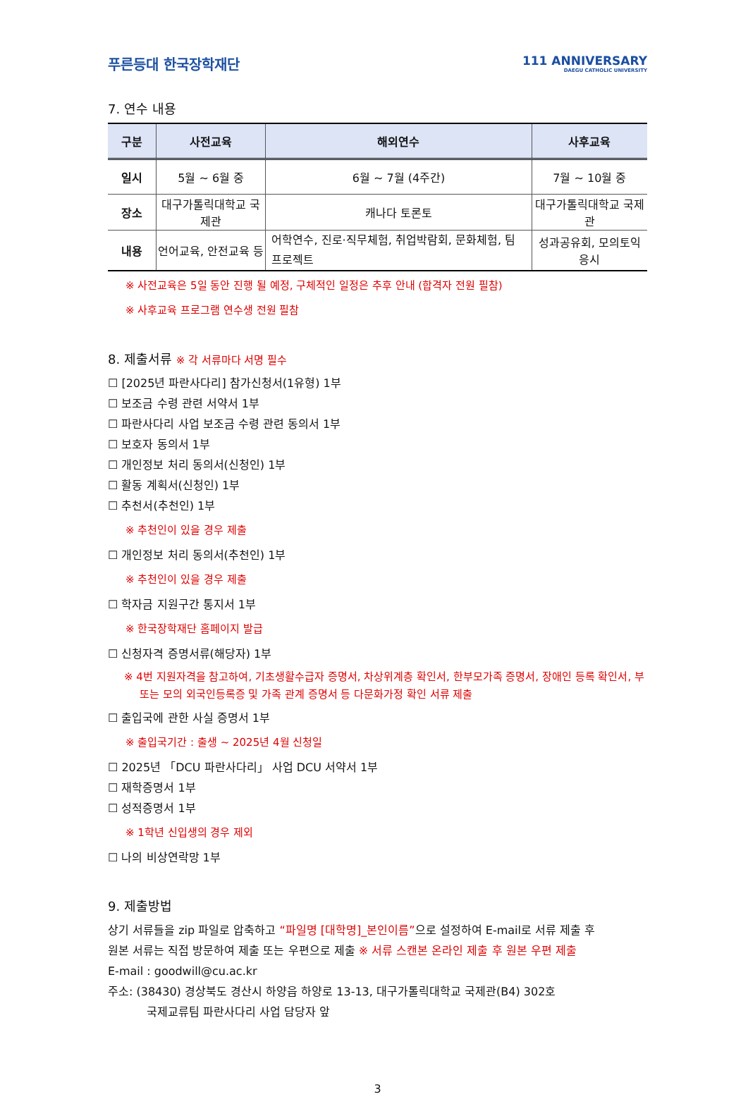푸른등대 한국장학재단
111 ANNIVERSARY
DAEGU CATHOLIC UNIVERSITY
7. 연수 내용
| 구분 | 사전교육 | 해외연수 | 사후교육 |
| --- | --- | --- | --- |
| 일시 | 5월 ~ 6월 중 | 6월 ~ 7월 (4주간) | 7월 ~ 10월 중 |
| 장소 | 대구가톨릭대학교 국제관 | 캐나다 토론토 | 대구가톨릭대학교 국제관 |
| 내용 | 언어교육, 안전교육 등 | 어학연수, 진로·직무체험, 취업박람회, 문화체험, 팀프로젝트 | 성과공유회, 모의토익 응시 |
※ 사전교육은 5일 동안 진행 될 예정, 구체적인 일정은 추후 안내 (합격자 전원 필참)
※ 사후교육 프로그램 연수생 전원 필참
8. 제출서류 ※ 각 서류마다 서명 필수
☐ [2025년 파란사다리] 참가신청서(1유형) 1부
☐ 보조금 수령 관련 서약서 1부
☐ 파란사다리 사업 보조금 수령 관련 동의서 1부
☐ 보호자 동의서 1부
☐ 개인정보 처리 동의서(신청인) 1부
☐ 활동 계획서(신청인) 1부
☐ 추천서(추천인) 1부
※ 추천인이 있을 경우 제출
☐ 개인정보 처리 동의서(추천인) 1부
※ 추천인이 있을 경우 제출
☐ 학자금 지원구간 통지서 1부
※ 한국장학재단 홈페이지 발급
☐ 신청자격 증명서류(해당자) 1부
※ 4번 지원자격을 참고하여, 기초생활수급자 증명서, 차상위계층 확인서, 한부모가족 증명서, 장애인 등록 확인서, 부 또는 모의 외국인등록증 및 가족 관계 증명서 등 다문화가정 확인 서류 제출
☐ 출입국에 관한 사실 증명서 1부
※ 출입국기간 : 출생 ~ 2025년 4월 신청일
☐ 2025년 「DCU 파란사다리」 사업 DCU 서약서 1부
☐ 재학증명서 1부
☐ 성적증명서 1부
※ 1학년 신입생의 경우 제외
☐ 나의 비상연락망 1부
9. 제출방법
상기 서류들을 zip 파일로 압축하고 “파일명 [대학명]_본인이름”으로 설정하여 E-mail로 서류 제출 후
원본 서류는 직접 방문하여 제출 또는 우편으로 제출 ※ 서류 스캔본 온라인 제출 후 원본 우편 제출
E-mail : goodwill@cu.ac.kr
주소: (38430) 경상북도 경산시 하양읍 하양로 13-13, 대구가톨릭대학교 국제관(B4) 302호
국제교류팀 파란사다리 사업 담당자 앞
3